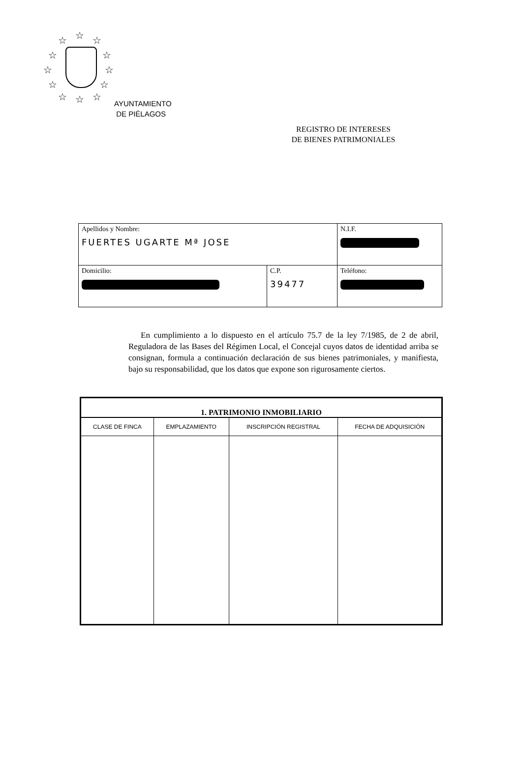☆ ☆ ☆
☆ ☆
☆ ☆
☆ ☆
☆ ☆ ☆
AYUNTAMIENTO
DE PIÉLAGOS
REGISTRO DE INTERESES
DE BIENES PATRIMONIALES
| Apellidos y Nombre: FUERTES UGARTE Mª JOSE | | N.I.F. |
| Domicilio: | C.P. 39477 | Teléfono: |
En cumplimiento a lo dispuesto en el artículo 75.7 de la ley 7/1985, de 2 de abril, Reguladora de las Bases del Régimen Local, el Concejal cuyos datos de identidad arriba se consignan, formula a continuación declaración de sus bienes patrimoniales, y manifiesta, bajo su responsabilidad, que los datos que expone son rigurosamente ciertos.
| 1. PATRIMONIO INMOBILIARIO | | | |
| --- | --- | --- | --- |
| CLASE DE FINCA | EMPLAZAMIENTO | INSCRIPCIÓN REGISTRAL | FECHA DE ADQUISICIÓN |